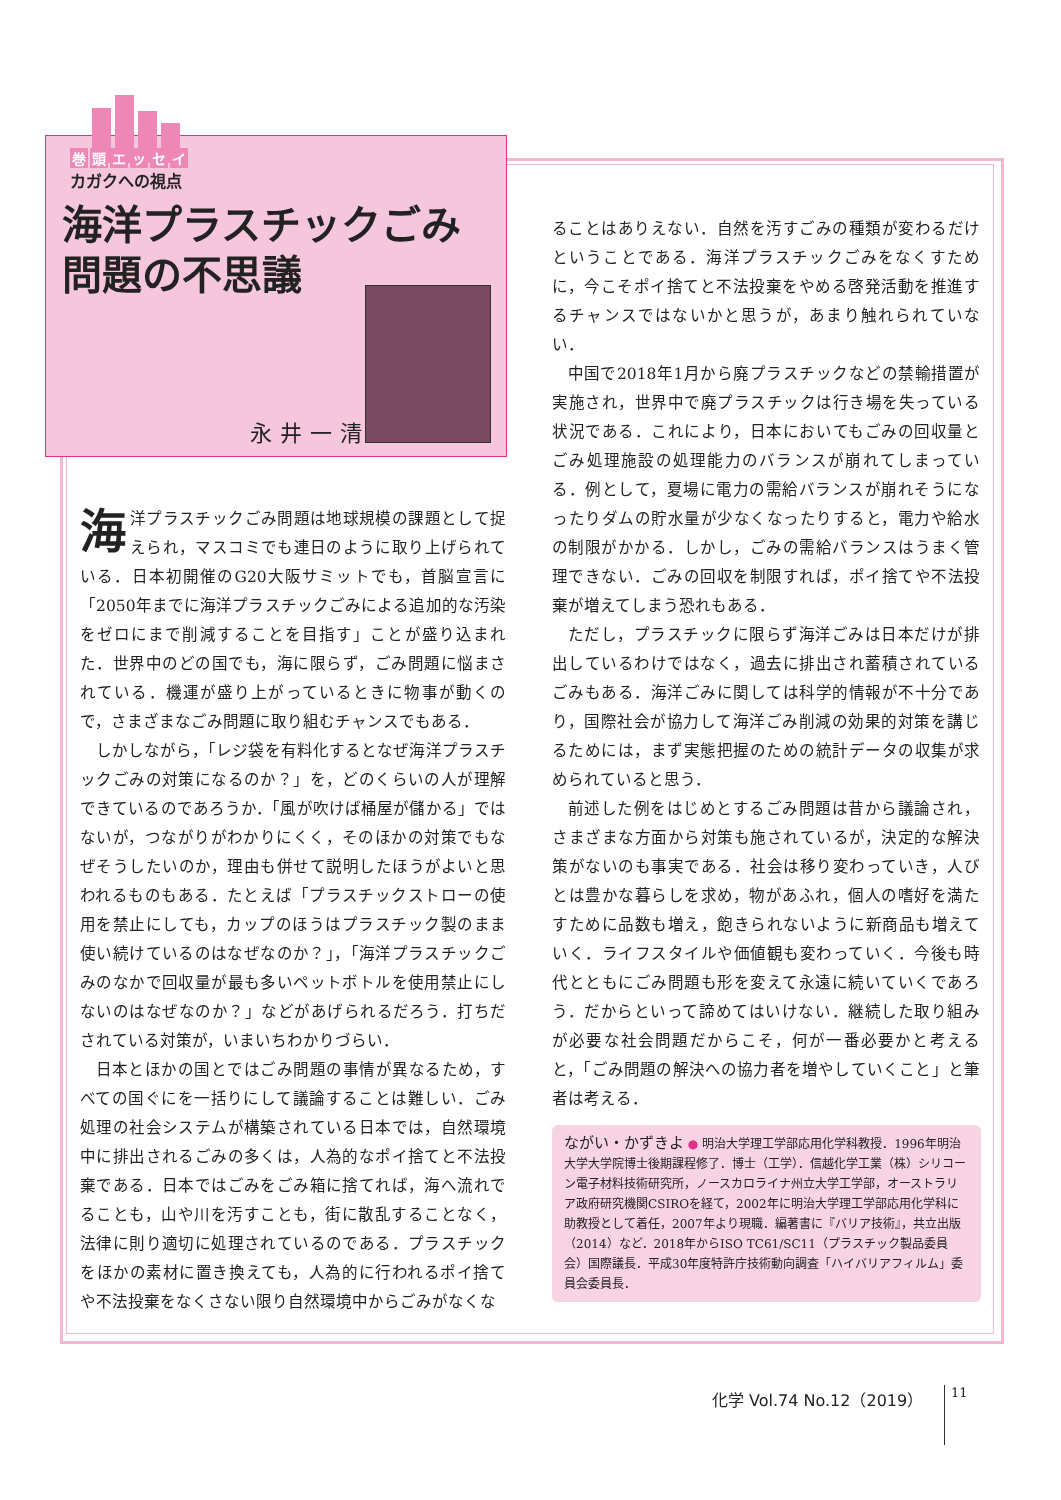巻頭エッセイ
カガクへの視点
海洋プラスチックごみ問題の不思議
永井一清
海洋プラスチックごみ問題は地球規模の課題として捉えられ，マスコミでも連日のように取り上げられている．日本初開催のG20大阪サミットでも，首脳宣言に「2050年までに海洋プラスチックごみによる追加的な汚染をゼロにまで削減することを目指す」ことが盛り込まれた．世界中のどの国でも，海に限らず，ごみ問題に悩まされている．機運が盛り上がっているときに物事が動くので，さまざまなごみ問題に取り組むチャンスでもある．
しかしながら，「レジ袋を有料化するとなぜ海洋プラスチックごみの対策になるのか？」を，どのくらいの人が理解できているのであろうか．「風が吹けば桶屋が儲かる」ではないが，つながりがわかりにくく，そのほかの対策でもなぜそうしたいのか，理由も併せて説明したほうがよいと思われるものもある．たとえば「プラスチックストローの使用を禁止にしても，カップのほうはプラスチック製のまま使い続けているのはなぜなのか？」，「海洋プラスチックごみのなかで回収量が最も多いペットボトルを使用禁止にしないのはなぜなのか？」などがあげられるだろう．打ちだされている対策が，いまいちわかりづらい．
日本とほかの国とではごみ問題の事情が異なるため，すべての国ぐにを一括りにして議論することは難しい．ごみ処理の社会システムが構築されている日本では，自然環境中に排出されるごみの多くは，人為的なポイ捨てと不法投棄である．日本ではごみをごみ箱に捨てれば，海へ流れでることも，山や川を汚すことも，街に散乱することなく，法律に則り適切に処理されているのである．プラスチックをほかの素材に置き換えても，人為的に行われるポイ捨てや不法投棄をなくさない限り自然環境中からごみがなくな
ることはありえない．自然を汚すごみの種類が変わるだけということである．海洋プラスチックごみをなくすために，今こそポイ捨てと不法投棄をやめる啓発活動を推進するチャンスではないかと思うが，あまり触れられていない．
中国で2018年1月から廃プラスチックなどの禁輸措置が実施され，世界中で廃プラスチックは行き場を失っている状況である．これにより，日本においてもごみの回収量とごみ処理施設の処理能力のバランスが崩れてしまっている．例として，夏場に電力の需給バランスが崩れそうになったりダムの貯水量が少なくなったりすると，電力や給水の制限がかかる．しかし，ごみの需給バランスはうまく管理できない．ごみの回収を制限すれば，ポイ捨てや不法投棄が増えてしまう恐れもある．
ただし，プラスチックに限らず海洋ごみは日本だけが排出しているわけではなく，過去に排出され蓄積されているごみもある．海洋ごみに関しては科学的情報が不十分であり，国際社会が協力して海洋ごみ削減の効果的対策を講じるためには，まず実態把握のための統計データの収集が求められていると思う．
前述した例をはじめとするごみ問題は昔から議論され，さまざまな方面から対策も施されているが，決定的な解決策がないのも事実である．社会は移り変わっていき，人びとは豊かな暮らしを求め，物があふれ，個人の嗜好を満たすために品数も増え，飽きられないように新商品も増えていく．ライフスタイルや価値観も変わっていく．今後も時代とともにごみ問題も形を変えて永遠に続いていくであろう．だからといって諦めてはいけない．継続した取り組みが必要な社会問題だからこそ，何が一番必要かと考えると，「ごみ問題の解決への協力者を増やしていくこと」と筆者は考える．
ながい・かずきよ ● 明治大学理工学部応用化学科教授．1996年明治大学大学院博士後期課程修了．博士（工学）．信越化学工業（株）シリコーン電子材料技術研究所，ノースカロライナ州立大学工学部，オーストラリア政府研究機関CSIROを経て，2002年に明治大学理工学部応用化学科に助教授として着任，2007年より現職．編著書に『バリア技術』，共立出版（2014）など．2018年からISO TC61/SC11（プラスチック製品委員会）国際議長．平成30年度特許庁技術動向調査「ハイバリアフィルム」委員会委員長．
化学 Vol.74 No.12（2019） 11